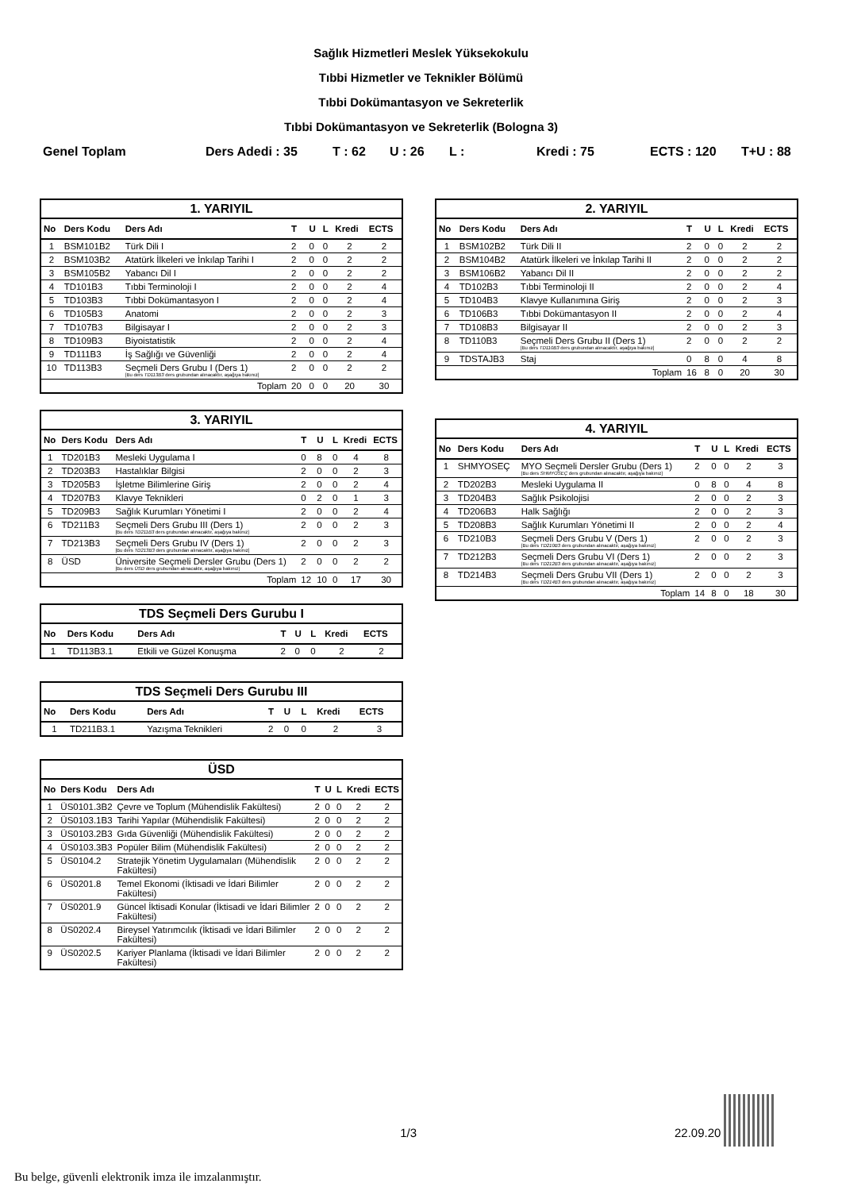Sağlık Hizmetleri Meslek Yüksekokulu
Tıbbi Hizmetler ve Teknikler Bölümü
Tıbbi Dokümantasyon ve Sekreterlik
Tıbbi Dokümantasyon ve Sekreterlik (Bologna 3)
Genel Toplam Ders Adedi : 35 T : 62 U : 26 L : Kredi : 75 ECTS : 120 T+U : 88
1. YARIYIL
| No | Ders Kodu | Ders Adı | T | U | L | Kredi | ECTS |
| --- | --- | --- | --- | --- | --- | --- | --- |
| 1 | BSM101B2 | Türk Dili I | 2 | 0 | 0 | 2 | 2 |
| 2 | BSM103B2 | Atatürk İlkeleri ve İnkılap Tarihi I | 2 | 0 | 0 | 2 | 2 |
| 3 | BSM105B2 | Yabancı Dil I | 2 | 0 | 0 | 2 | 2 |
| 4 | TD101B3 | Tıbbi Terminoloji I | 2 | 0 | 0 | 2 | 4 |
| 5 | TD103B3 | Tıbbi Dokümantasyon I | 2 | 0 | 0 | 2 | 4 |
| 6 | TD105B3 | Anatomi | 2 | 0 | 0 | 2 | 3 |
| 7 | TD107B3 | Bilgisayar I | 2 | 0 | 0 | 2 | 3 |
| 8 | TD109B3 | Biyoistatistik | 2 | 0 | 0 | 2 | 4 |
| 9 | TD111B3 | İş Sağlığı ve Güvenliği | 2 | 0 | 0 | 2 | 4 |
| 10 | TD113B3 | Seçmeli Ders Grubu I (Ders 1) [Bu ders TD113B3 ders grubundan alınacaktır, aşağıya bakınız] | 2 | 0 | 0 | 2 | 2 |
| Toplam | | | 20 | 0 | 0 | 20 | 30 |
3. YARIYIL
| No | Ders Kodu | Ders Adı | T | U | L | Kredi | ECTS |
| --- | --- | --- | --- | --- | --- | --- | --- |
| 1 | TD201B3 | Mesleki Uygulama I | 0 | 8 | 0 | 4 | 8 |
| 2 | TD203B3 | Hastalıklar Bilgisi | 2 | 0 | 0 | 2 | 3 |
| 3 | TD205B3 | İşletme Bilimlerine Giriş | 2 | 0 | 0 | 2 | 4 |
| 4 | TD207B3 | Klavye Teknikleri | 0 | 2 | 0 | 1 | 3 |
| 5 | TD209B3 | Sağlık Kurumları Yönetimi I | 2 | 0 | 0 | 2 | 4 |
| 6 | TD211B3 | Seçmeli Ders Grubu III (Ders 1) [Bu ders TD211B3 ders grubundan alınacaktır, aşağıya bakınız] | 2 | 0 | 0 | 2 | 3 |
| 7 | TD213B3 | Seçmeli Ders Grubu IV (Ders 1) [Bu ders TD213B3 ders grubundan alınacaktır, aşağıya bakınız] | 2 | 0 | 0 | 2 | 3 |
| 8 | ÜSD | Üniversite Seçmeli Dersler Grubu (Ders 1) [Bu ders ÜSD ders grubundan alınacaktır, aşağıya bakınız] | 2 | 0 | 0 | 2 | 2 |
| Toplam | | | 12 | 10 | 0 | 17 | 30 |
TDS Seçmeli Ders Gurubu I
| No | Ders Kodu | Ders Adı | T | U | L | Kredi | ECTS |
| --- | --- | --- | --- | --- | --- | --- | --- |
| 1 | TD113B3.1 | Etkili ve Güzel Konuşma | 2 | 0 | 0 | 2 | 2 |
TDS Seçmeli Ders Gurubu III
| No | Ders Kodu | Ders Adı | T | U | L | Kredi | ECTS |
| --- | --- | --- | --- | --- | --- | --- | --- |
| 1 | TD211B3.1 | Yazışma Teknikleri | 2 | 0 | 0 | 2 | 3 |
ÜSD
| No | Ders Kodu | Ders Adı | T | U | L | Kredi | ECTS |
| --- | --- | --- | --- | --- | --- | --- | --- |
| 1 | ÜS0101.3B2 | Çevre ve Toplum (Mühendislik Fakültesi) | 2 | 0 | 0 | 2 | 2 |
| 2 | ÜS0103.1B3 | Tarihi Yapılar (Mühendislik Fakültesi) | 2 | 0 | 0 | 2 | 2 |
| 3 | ÜS0103.2B3 | Gıda Güvenliği (Mühendislik Fakültesi) | 2 | 0 | 0 | 2 | 2 |
| 4 | ÜS0103.3B3 | Popüler Bilim (Mühendislik Fakültesi) | 2 | 0 | 0 | 2 | 2 |
| 5 | ÜS0104.2 | Stratejik Yönetim Uygulamaları (Mühendislik Fakültesi) | 2 | 0 | 0 | 2 | 2 |
| 6 | ÜS0201.8 | Temel Ekonomi (İktisadi ve İdari Bilimler Fakültesi) | 2 | 0 | 0 | 2 | 2 |
| 7 | ÜS0201.9 | Güncel İktisadi Konular (İktisadi ve İdari Bilimler Fakültesi) | 2 | 0 | 0 | 2 | 2 |
| 8 | ÜS0202.4 | Bireysel Yatırımcılık (İktisadi ve İdari Bilimler Fakültesi) | 2 | 0 | 0 | 2 | 2 |
| 9 | ÜS0202.5 | Kariyer Planlama (İktisadi ve İdari Bilimler Fakültesi) | 2 | 0 | 0 | 2 | 2 |
2. YARIYIL
| No | Ders Kodu | Ders Adı | T | U | L | Kredi | ECTS |
| --- | --- | --- | --- | --- | --- | --- | --- |
| 1 | BSM102B2 | Türk Dili II | 2 | 0 | 0 | 2 | 2 |
| 2 | BSM104B2 | Atatürk İlkeleri ve İnkılap Tarihi II | 2 | 0 | 0 | 2 | 2 |
| 3 | BSM106B2 | Yabancı Dil II | 2 | 0 | 0 | 2 | 2 |
| 4 | TD102B3 | Tıbbi Terminoloji II | 2 | 0 | 0 | 2 | 4 |
| 5 | TD104B3 | Klavye Kullanımına Giriş | 2 | 0 | 0 | 2 | 3 |
| 6 | TD106B3 | Tıbbi Dokümantasyon II | 2 | 0 | 0 | 2 | 4 |
| 7 | TD108B3 | Bilgisayar II | 2 | 0 | 0 | 2 | 3 |
| 8 | TD110B3 | Seçmeli Ders Grubu II (Ders 1) [Bu ders TD110B3 ders grubundan alınacaktır, aşağıya bakınız] | 2 | 0 | 0 | 2 | 2 |
| 9 | TDSTAJB3 | Staj | 0 | 8 | 0 | 4 | 8 |
| Toplam | | | 16 | 8 | 0 | 20 | 30 |
4. YARIYIL
| No | Ders Kodu | Ders Adı | T | U | L | Kredi | ECTS |
| --- | --- | --- | --- | --- | --- | --- | --- |
| 1 | SHMYOSEÇ | MYO Seçmeli Dersler Grubu (Ders 1) [Bu ders SHMYOSEÇ ders grubundan alınacaktır, aşağıya bakınız] | 2 | 0 | 0 | 2 | 3 |
| 2 | TD202B3 | Mesleki Uygulama II | 0 | 8 | 0 | 4 | 8 |
| 3 | TD204B3 | Sağlık Psikolojisi | 2 | 0 | 0 | 2 | 3 |
| 4 | TD206B3 | Halk Sağlığı | 2 | 0 | 0 | 2 | 3 |
| 5 | TD208B3 | Sağlık Kurumları Yönetimi II | 2 | 0 | 0 | 2 | 4 |
| 6 | TD210B3 | Seçmeli Ders Grubu V (Ders 1) [Bu ders TD210B3 ders grubundan alınacaktır, aşağıya bakınız] | 2 | 0 | 0 | 2 | 3 |
| 7 | TD212B3 | Seçmeli Ders Grubu VI (Ders 1) [Bu ders TD212B3 ders grubundan alınacaktır, aşağıya bakınız] | 2 | 0 | 0 | 2 | 3 |
| 8 | TD214B3 | Seçmeli Ders Grubu VII (Ders 1) [Bu ders TD214B3 ders grubundan alınacaktır, aşağıya bakınız] | 2 | 0 | 0 | 2 | 3 |
| Toplam | | | 14 | 8 | 0 | 18 | 30 |
1/3 22.09.20
Bu belge, güvenli elektronik imza ile imzalanmıştır.